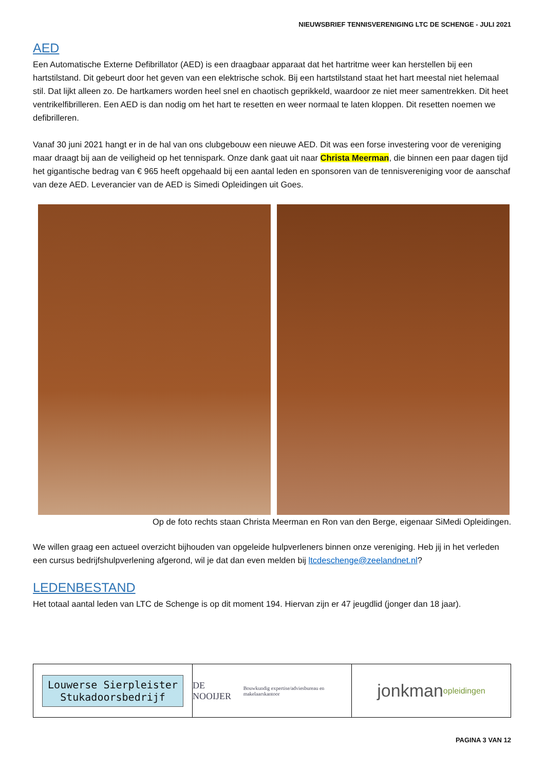NIEUWSBRIEF TENNISVERENIGING LTC DE SCHENGE - JULI 2021
AED
Een Automatische Externe Defibrillator (AED) is een draagbaar apparaat dat het hartritme weer kan herstellen bij een hartstilstand. Dit gebeurt door het geven van een elektrische schok. Bij een hartstilstand staat het hart meestal niet helemaal stil. Dat lijkt alleen zo. De hartkamers worden heel snel en chaotisch geprikkeld, waardoor ze niet meer samentrekken. Dit heet ventrikelfibrilleren. Een AED is dan nodig om het hart te resetten en weer normaal te laten kloppen. Dit resetten noemen we defibrilleren.
Vanaf 30 juni 2021 hangt er in de hal van ons clubgebouw een nieuwe AED. Dit was een forse investering voor de vereniging maar draagt bij aan de veiligheid op het tennispark. Onze dank gaat uit naar Christa Meerman, die binnen een paar dagen tijd het gigantische bedrag van € 965 heeft opgehaald bij een aantal leden en sponsoren van de tennisvereniging voor de aanschaf van deze AED. Leverancier van de AED is Simedi Opleidingen uit Goes.
Op de foto rechts staan Christa Meerman en Ron van den Berge, eigenaar SiMedi Opleidingen.
We willen graag een actueel overzicht bijhouden van opgeleide hulpverleners binnen onze vereniging. Heb jij in het verleden een cursus bedrijfshulpverlening afgerond, wil je dat dan even melden bij ltcdeschenge@zeelandnet.nl?
LEDENBESTAND
Het totaal aantal leden van LTC de Schenge is op dit moment 194. Hiervan zijn er 47 jeugdlid (jonger dan 18 jaar).
Louwerse Sierpleister
Stukadoorsbedrijf
DE NOOIJER Bouwkundig expertise/adviesbureau en makelaarskantoor
jonkman
opleidingen
PAGINA 3 VAN 12